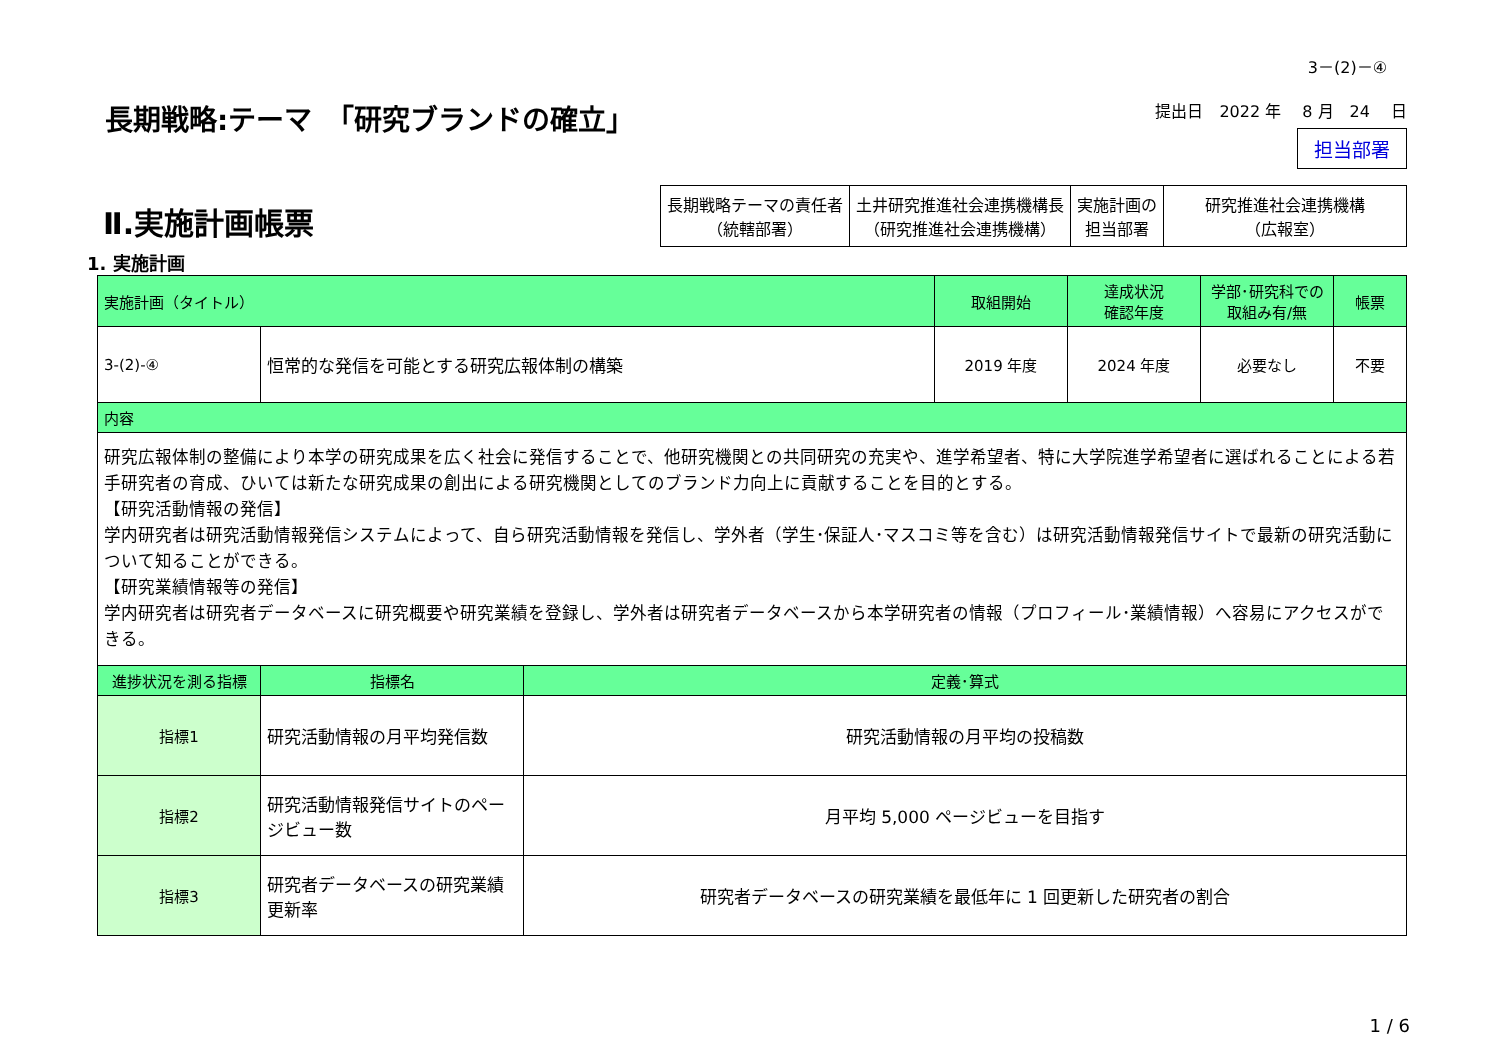3－(2)－④
長期戦略:テーマ　「研究ブランドの確立」
提出日　2022 年　 8 月　24　 日
担当部署
Ⅱ.実施計画帳票
| 長期戦略テーマの責任者 （統轄部署） | 土井研究推進社会連携機構長 （研究推進社会連携機構） | 実施計画の 担当部署 | 研究推進社会連携機構 （広報室） |
1. 実施計画
| 実施計画（タイトル） | | | 取組開始 | 達成状況 確認年度 | 学部･研究科での 取組み有/無 | 帳票 |
| --- | --- | --- | --- | --- | --- | --- |
| 3-(2)-④ | 恒常的な発信を可能とする研究広報体制の構築 | | 2019 年度 | 2024 年度 | 必要なし | 不要 |
| 内容 | | | | | | |
| 研究広報体制の整備により本学の研究成果を広く社会に発信することで、他研究機関との共同研究の充実や、進学希望者、特に大学院進学希望者に選ばれることによる若手研究者の育成、ひいては新たな研究成果の創出による研究機関としてのブランド力向上に貢献することを目的とする。 【研究活動情報の発信】 学内研究者は研究活動情報発信システムによって、自ら研究活動情報を発信し、学外者（学生･保証人･マスコミ等を含む）は研究活動情報発信サイトで最新の研究活動について知ることができる。 【研究業績情報等の発信】 学内研究者は研究者データベースに研究概要や研究業績を登録し、学外者は研究者データベースから本学研究者の情報（プロフィール･業績情報）へ容易にアクセスができる。 | | | | | | |
| 進捗状況を測る指標 | 指標名 | 定義･算式 | | | | |
| 指標1 | 研究活動情報の月平均発信数 | 研究活動情報の月平均の投稿数 | | | | |
| 指標2 | 研究活動情報発信サイトのページビュー数 | 月平均 5,000 ページビューを目指す | | | | |
| 指標3 | 研究者データベースの研究業績更新率 | 研究者データベースの研究業績を最低年に 1 回更新した研究者の割合 | | | | |
1 / 6